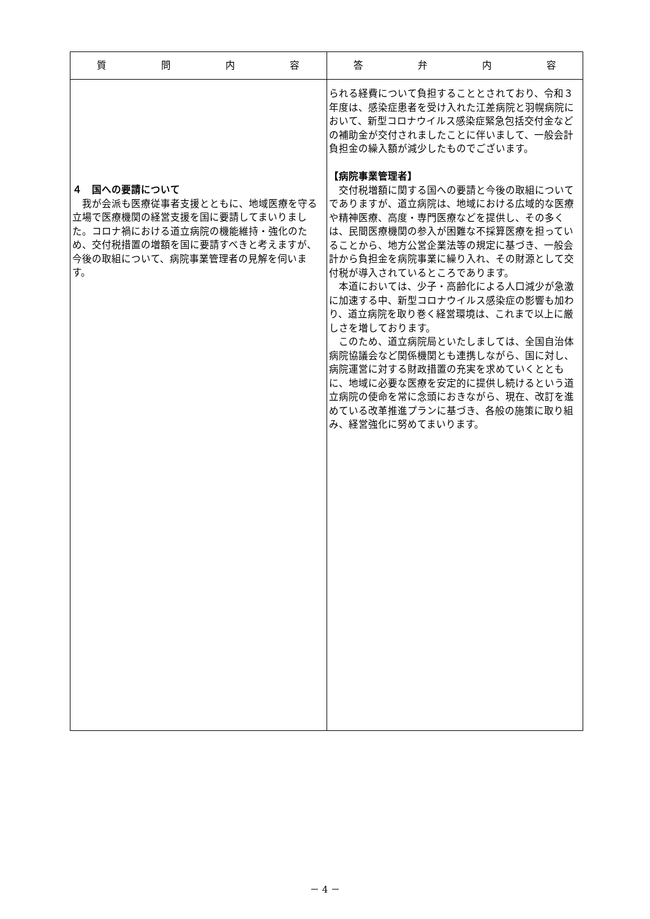| 質 問 内 容 | 答 弁 内 容 |
| --- | --- |
| ４ 国への要請について 我が会派も医療従事者支援とともに、地域医療を守る立場で医療機関の経営支援を国に要請してまいりました。コロナ禍における道立病院の機能維持・強化のため、交付税措置の増額を国に要請すべきと考えますが、今後の取組について、病院事業管理者の見解を伺います。 | られる経費について負担することとされており、令和３年度は、感染症患者を受け入れた江差病院と羽幌病院において、新型コロナウイルス感染症緊急包括交付金などの補助金が交付されましたことに伴いまして、一般会計負担金の繰入額が減少したものでございます。 【病院事業管理者】 交付税増額に関する国への要請と今後の取組についてでありますが、道立病院は、地域における広域的な医療や精神医療、高度・専門医療などを提供し、その多くは、民間医療機関の参入が困難な不採算医療を担っていることから、地方公営企業法等の規定に基づき、一般会計から負担金を病院事業に繰り入れ、その財源として交付税が導入されているところであります。 本道においては、少子・高齢化による人口減少が急激に加速する中、新型コロナウイルス感染症の影響も加わり、道立病院を取り巻く経営環境は、これまで以上に厳しさを増しております。 このため、道立病院局といたしましては、全国自治体病院協議会など関係機関とも連携しながら、国に対し、病院運営に対する財政措置の充実を求めていくとともに、地域に必要な医療を安定的に提供し続けるという道立病院の使命を常に念頭におきながら、現在、改訂を進めている改革推進プランに基づき、各般の施策に取り組み、経営強化に努めてまいります。 |
－ 4 －